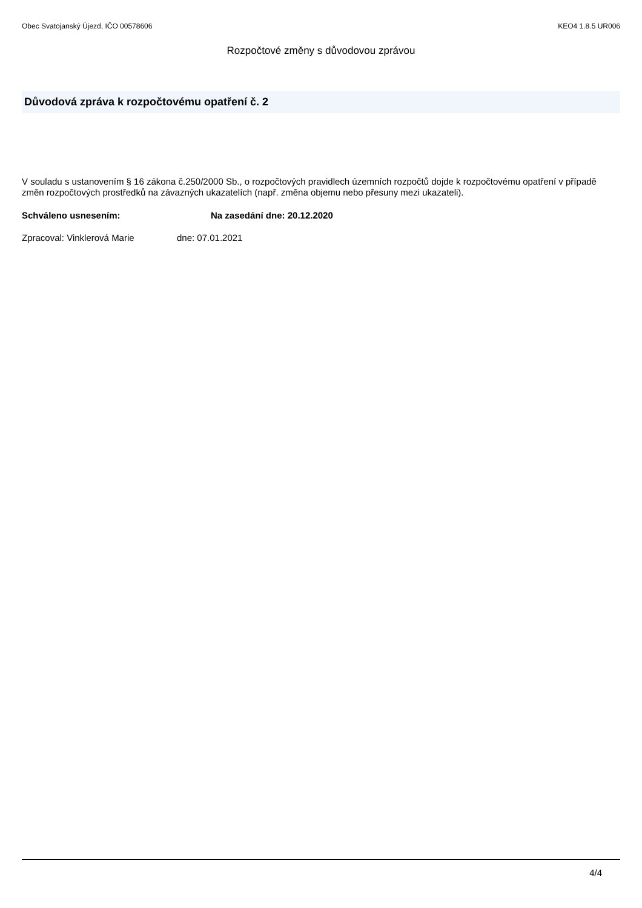Obec Svatojanský Újezd, IČO 00578606 KEO4 1.8.5 UR006
Rozpočtové změny s důvodovou zprávou
Důvodová zpráva k rozpočtovému opatření č. 2
V souladu s ustanovením § 16 zákona č.250/2000 Sb., o rozpočtových pravidlech územních rozpočtů dojde k rozpočtovému opatření v případě změn rozpočtových prostředků na závazných ukazatelích (např. změna objemu nebo přesuny mezi ukazateli).
Schváleno usnesením: Na zasedání dne: 20.12.2020
Zpracoval: Vinklerová Marie dne: 07.01.2021
4/4